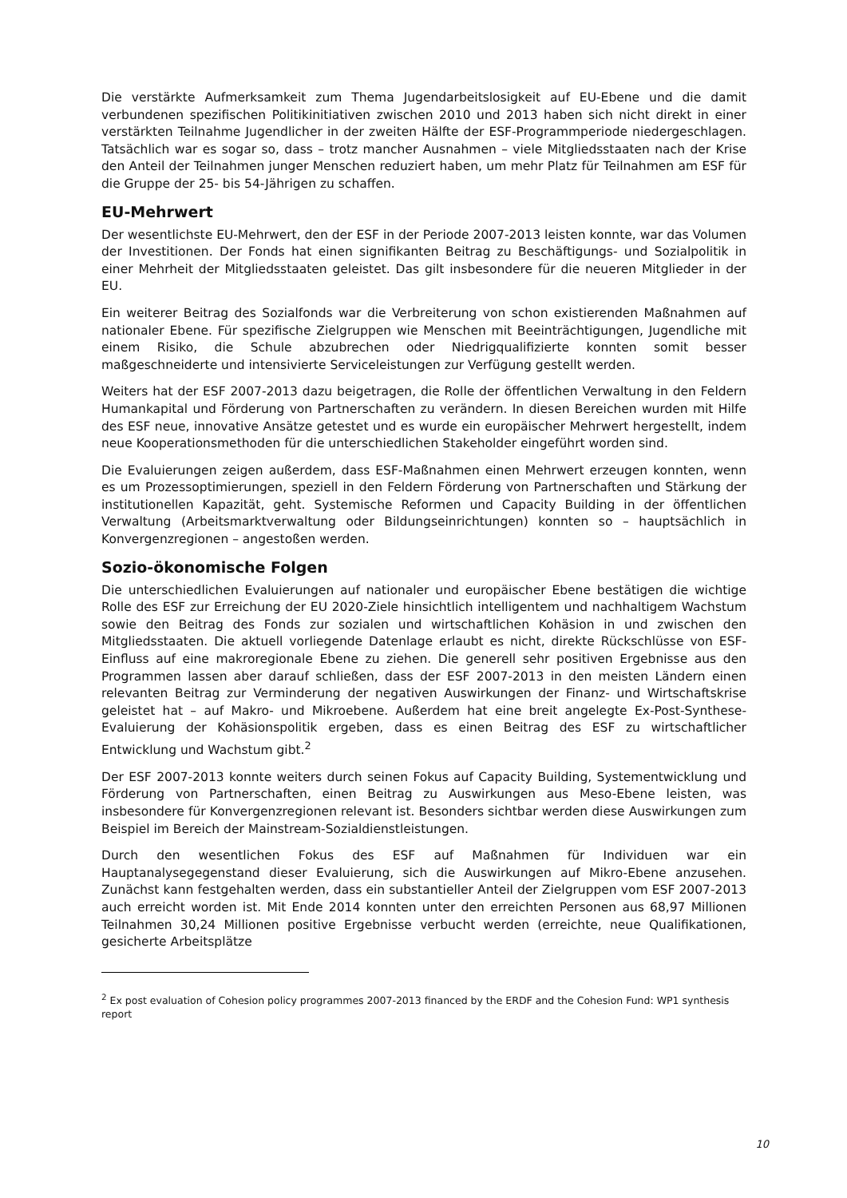Die verstärkte Aufmerksamkeit zum Thema Jugendarbeitslosigkeit auf EU-Ebene und die damit verbundenen spezifischen Politikinitiativen zwischen 2010 und 2013 haben sich nicht direkt in einer verstärkten Teilnahme Jugendlicher in der zweiten Hälfte der ESF-Programmperiode niedergeschlagen. Tatsächlich war es sogar so, dass – trotz mancher Ausnahmen – viele Mitgliedsstaaten nach der Krise den Anteil der Teilnahmen junger Menschen reduziert haben, um mehr Platz für Teilnahmen am ESF für die Gruppe der 25- bis 54-Jährigen zu schaffen.
EU-Mehrwert
Der wesentlichste EU-Mehrwert, den der ESF in der Periode 2007-2013 leisten konnte, war das Volumen der Investitionen. Der Fonds hat einen signifikanten Beitrag zu Beschäftigungs- und Sozialpolitik in einer Mehrheit der Mitgliedsstaaten geleistet. Das gilt insbesondere für die neueren Mitglieder in der EU.
Ein weiterer Beitrag des Sozialfonds war die Verbreiterung von schon existierenden Maßnahmen auf nationaler Ebene. Für spezifische Zielgruppen wie Menschen mit Beeinträchtigungen, Jugendliche mit einem Risiko, die Schule abzubrechen oder Niedrigqualifizierte konnten somit besser maßgeschneiderte und intensivierte Serviceleistungen zur Verfügung gestellt werden.
Weiters hat der ESF 2007-2013 dazu beigetragen, die Rolle der öffentlichen Verwaltung in den Feldern Humankapital und Förderung von Partnerschaften zu verändern. In diesen Bereichen wurden mit Hilfe des ESF neue, innovative Ansätze getestet und es wurde ein europäischer Mehrwert hergestellt, indem neue Kooperationsmethoden für die unterschiedlichen Stakeholder eingeführt worden sind.
Die Evaluierungen zeigen außerdem, dass ESF-Maßnahmen einen Mehrwert erzeugen konnten, wenn es um Prozessoptimierungen, speziell in den Feldern Förderung von Partnerschaften und Stärkung der institutionellen Kapazität, geht. Systemische Reformen und Capacity Building in der öffentlichen Verwaltung (Arbeitsmarktverwaltung oder Bildungseinrichtungen) konnten so – hauptsächlich in Konvergenzregionen – angestoßen werden.
Sozio-ökonomische Folgen
Die unterschiedlichen Evaluierungen auf nationaler und europäischer Ebene bestätigen die wichtige Rolle des ESF zur Erreichung der EU 2020-Ziele hinsichtlich intelligentem und nachhaltigem Wachstum sowie den Beitrag des Fonds zur sozialen und wirtschaftlichen Kohäsion in und zwischen den Mitgliedsstaaten. Die aktuell vorliegende Datenlage erlaubt es nicht, direkte Rückschlüsse von ESF-Einfluss auf eine makroregionale Ebene zu ziehen. Die generell sehr positiven Ergebnisse aus den Programmen lassen aber darauf schließen, dass der ESF 2007-2013 in den meisten Ländern einen relevanten Beitrag zur Verminderung der negativen Auswirkungen der Finanz- und Wirtschaftskrise geleistet hat – auf Makro- und Mikroebene. Außerdem hat eine breit angelegte Ex-Post-Synthese-Evaluierung der Kohäsionspolitik ergeben, dass es einen Beitrag des ESF zu wirtschaftlicher Entwicklung und Wachstum gibt.<sup>2</sup>
Der ESF 2007-2013 konnte weiters durch seinen Fokus auf Capacity Building, Systementwicklung und Förderung von Partnerschaften, einen Beitrag zu Auswirkungen aus Meso-Ebene leisten, was insbesondere für Konvergenzregionen relevant ist. Besonders sichtbar werden diese Auswirkungen zum Beispiel im Bereich der Mainstream-Sozialdienstleistungen.
Durch den wesentlichen Fokus des ESF auf Maßnahmen für Individuen war ein Hauptanalysegegenstand dieser Evaluierung, sich die Auswirkungen auf Mikro-Ebene anzusehen. Zunächst kann festgehalten werden, dass ein substantieller Anteil der Zielgruppen vom ESF 2007-2013 auch erreicht worden ist. Mit Ende 2014 konnten unter den erreichten Personen aus 68,97 Millionen Teilnahmen 30,24 Millionen positive Ergebnisse verbucht werden (erreichte, neue Qualifikationen, gesicherte Arbeitsplätze
<sup>2</sup> Ex post evaluation of Cohesion policy programmes 2007-2013 financed by the ERDF and the Cohesion Fund: WP1 synthesis report
10